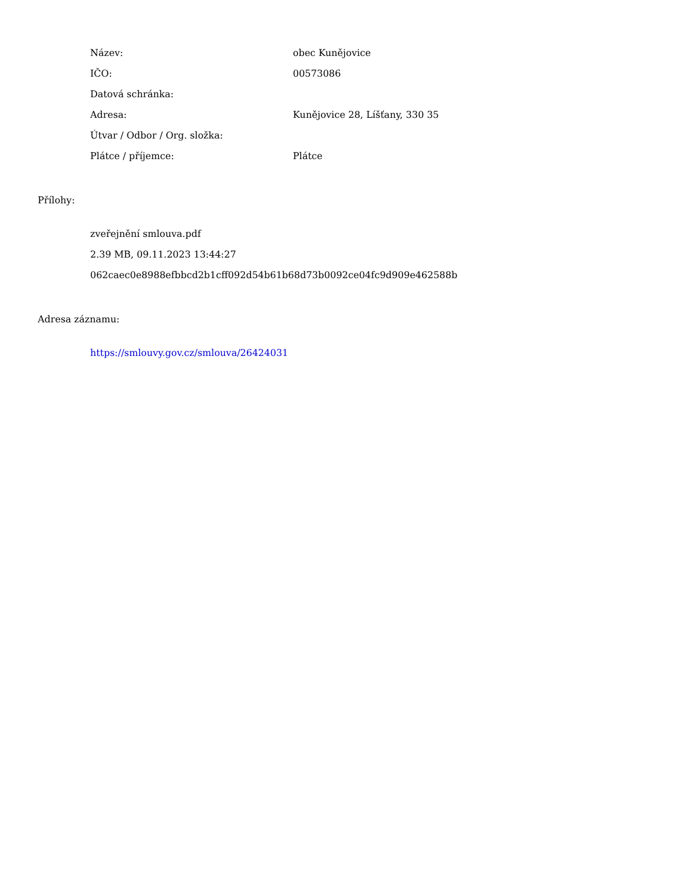| Název: | obec Kunějovice |
| IČO: | 00573086 |
| Datová schránka: | |
| Adresa: | Kunějovice 28, Líšťany, 330 35 |
| Útvar / Odbor / Org. složka: | |
| Plátce / příjemce: | Plátce |
Přílohy:
zveřejnění smlouva.pdf
2.39 MB, 09.11.2023 13:44:27
062caec0e8988efbbcd2b1cff092d54b61b68d73b0092ce04fc9d909e462588b
Adresa záznamu:
https://smlouvy.gov.cz/smlouva/26424031